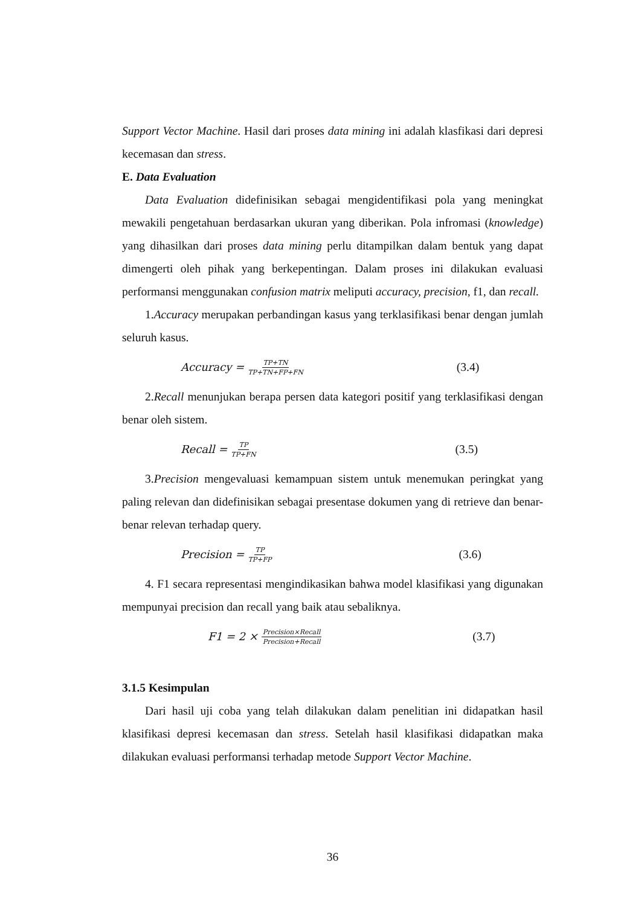Support Vector Machine. Hasil dari proses data mining ini adalah klasfikasi dari depresi kecemasan dan stress.
E. Data Evaluation
Data Evaluation didefinisikan sebagai mengidentifikasi pola yang meningkat mewakili pengetahuan berdasarkan ukuran yang diberikan. Pola infromasi (knowledge) yang dihasilkan dari proses data mining perlu ditampilkan dalam bentuk yang dapat dimengerti oleh pihak yang berkepentingan. Dalam proses ini dilakukan evaluasi performansi menggunakan confusion matrix meliputi accuracy, precision, f1, dan recall.
1.Accuracy merupakan perbandingan kasus yang terklasifikasi benar dengan jumlah seluruh kasus.
Accuracy = TP+TN TP+TN+FP+FN (3.4)
2.Recall menunjukan berapa persen data kategori positif yang terklasifikasi dengan benar oleh sistem.
Recall = TP TP+FN (3.5)
3.Precision mengevaluasi kemampuan sistem untuk menemukan peringkat yang paling relevan dan didefinisikan sebagai presentase dokumen yang di retrieve dan benar-benar relevan terhadap query.
Precision = TP TP+FP (3.6)
4. F1 secara representasi mengindikasikan bahwa model klasifikasi yang digunakan mempunyai precision dan recall yang baik atau sebaliknya.
F1 = 2 × Precision×Recall Precision+Recall (3.7)
3.1.5 Kesimpulan
Dari hasil uji coba yang telah dilakukan dalam penelitian ini didapatkan hasil klasifikasi depresi kecemasan dan stress. Setelah hasil klasifikasi didapatkan maka dilakukan evaluasi performansi terhadap metode Support Vector Machine.
36